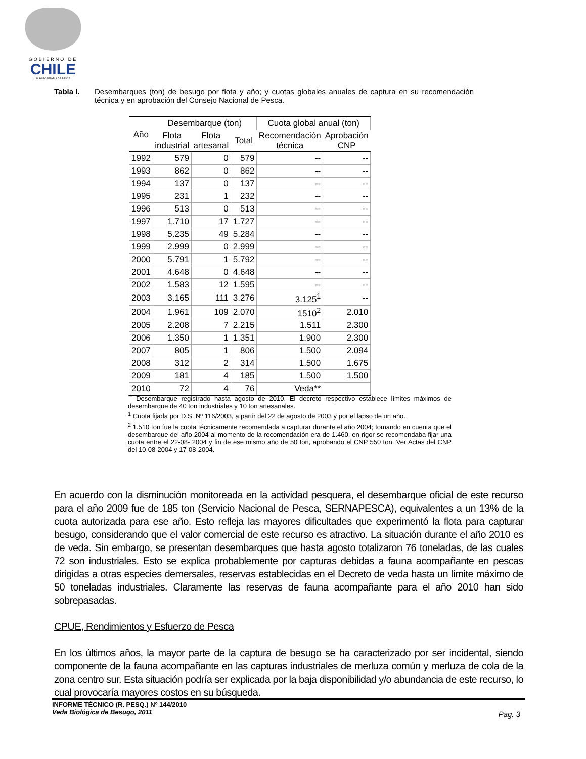GOBIERNO DE
CHILE
SUBSECRETARÍA DE PESCA
Tabla I. Desembarques (ton) de besugo por flota y año; y cuotas globales anuales de captura en su recomendación técnica y en aprobación del Consejo Nacional de Pesca.
| Año | Desembarque (ton) | | | Cuota global anual (ton) | |
| --- | --- | --- | --- | --- | --- |
| | Flota industrial | Flota artesanal | Total | Recomendación técnica | Aprobación CNP |
| 1992 | 579 | 0 | 579 | -- | -- |
| 1993 | 862 | 0 | 862 | -- | -- |
| 1994 | 137 | 0 | 137 | -- | -- |
| 1995 | 231 | 1 | 232 | -- | -- |
| 1996 | 513 | 0 | 513 | -- | -- |
| 1997 | 1.710 | 17 | 1.727 | -- | -- |
| 1998 | 5.235 | 49 | 5.284 | -- | -- |
| 1999 | 2.999 | 0 | 2.999 | -- | -- |
| 2000 | 5.791 | 1 | 5.792 | -- | -- |
| 2001 | 4.648 | 0 | 4.648 | -- | -- |
| 2002 | 1.583 | 12 | 1.595 | -- | -- |
| 2003 | 3.165 | 111 | 3.276 | 3.125<sup>1</sup> | -- |
| 2004 | 1.961 | 109 | 2.070 | 1510<sup>2</sup> | 2.010 |
| 2005 | 2.208 | 7 | 2.215 | 1.511 | 2.300 |
| 2006 | 1.350 | 1 | 1.351 | 1.900 | 2.300 |
| 2007 | 805 | 1 | 806 | 1.500 | 2.094 |
| 2008 | 312 | 2 | 314 | 1.500 | 1.675 |
| 2009 | 181 | 4 | 185 | 1.500 | 1.500 |
| 2010 | 72 | 4 | 76 | Veda** | |
<sup>**</sup> Desembarque registrado hasta agosto de 2010. El decreto respectivo establece límites máximos de desembarque de 40 ton industriales y 10 ton artesanales.
<sup>1</sup> Cuota fijada por D.S. Nº 116/2003, a partir del 22 de agosto de 2003 y por el lapso de un año.
<sup>2</sup> 1.510 ton fue la cuota técnicamente recomendada a capturar durante el año 2004; tomando en cuenta que el desembarque del año 2004 al momento de la recomendación era de 1.460, en rigor se recomendaba fijar una cuota entre el 22-08- 2004 y fin de ese mismo año de 50 ton, aprobando el CNP 550 ton. Ver Actas del CNP del 10-08-2004 y 17-08-2004.
En acuerdo con la disminución monitoreada en la actividad pesquera, el desembarque oficial de este recurso para el año 2009 fue de 185 ton (Servicio Nacional de Pesca, SERNAPESCA), equivalentes a un 13% de la cuota autorizada para ese año. Esto refleja las mayores dificultades que experimentó la flota para capturar besugo, considerando que el valor comercial de este recurso es atractivo. La situación durante el año 2010 es de veda. Sin embargo, se presentan desembarques que hasta agosto totalizaron 76 toneladas, de las cuales 72 son industriales. Esto se explica probablemente por capturas debidas a fauna acompañante en pescas dirigidas a otras especies demersales, reservas establecidas en el Decreto de veda hasta un límite máximo de 50 toneladas industriales. Claramente las reservas de fauna acompañante para el año 2010 han sido sobrepasadas.
CPUE, Rendimientos y Esfuerzo de Pesca
En los últimos años, la mayor parte de la captura de besugo se ha caracterizado por ser incidental, siendo componente de la fauna acompañante en las capturas industriales de merluza común y merluza de cola de la zona centro sur. Esta situación podría ser explicada por la baja disponibilidad y/o abundancia de este recurso, lo cual provocaría mayores costos en su búsqueda.
INFORME TÉCNICO (R. PESQ.) Nº 144/2010
Veda Biológica de Besugo, 2011
Pag. 3